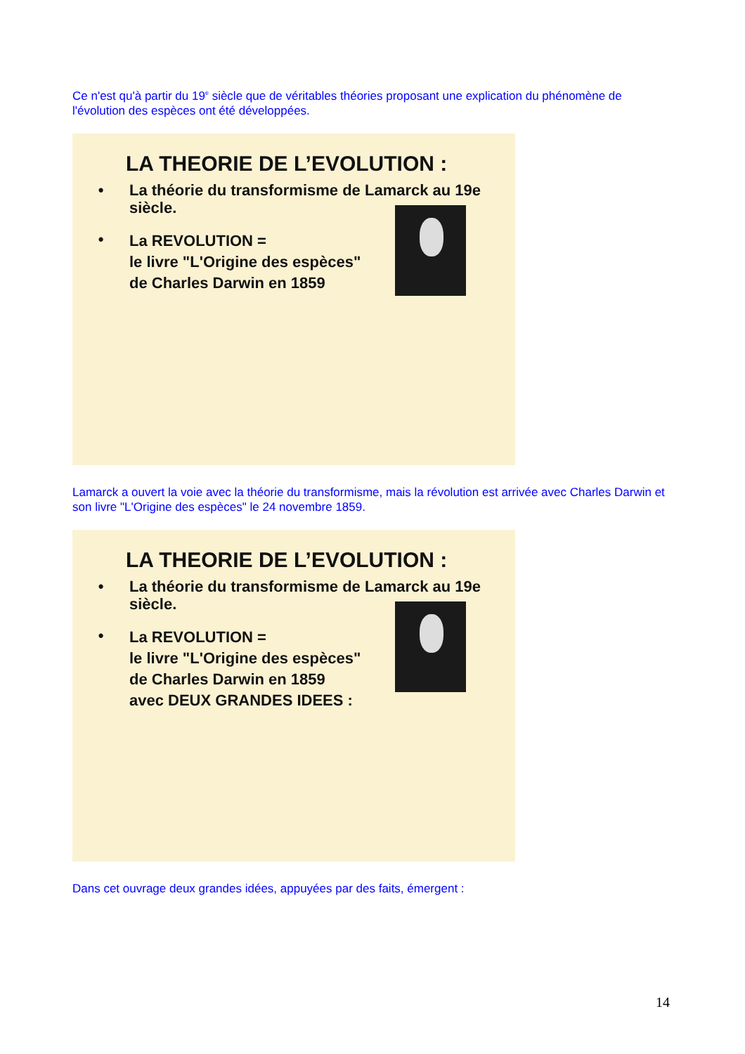Ce n'est qu'à partir du 19<sup>e</sup> siècle que de véritables théories proposant une explication du phénomène de l'évolution des espèces ont été développées.
LA THEORIE DE L’EVOLUTION :
• La théorie du transformisme de Lamarck au 19e siècle.
• La REVOLUTION =
le livre "L'Origine des espèces"
de Charles Darwin en 1859
Lamarck a ouvert la voie avec la théorie du transformisme, mais la révolution est arrivée avec Charles Darwin et son livre "L'Origine des espèces" le 24 novembre 1859.
LA THEORIE DE L’EVOLUTION :
• La théorie du transformisme de Lamarck au 19e siècle.
• La REVOLUTION =
le livre "L'Origine des espèces"
de Charles Darwin en 1859
avec DEUX GRANDES IDEES :
Dans cet ouvrage deux grandes idées, appuyées par des faits, émergent :
14